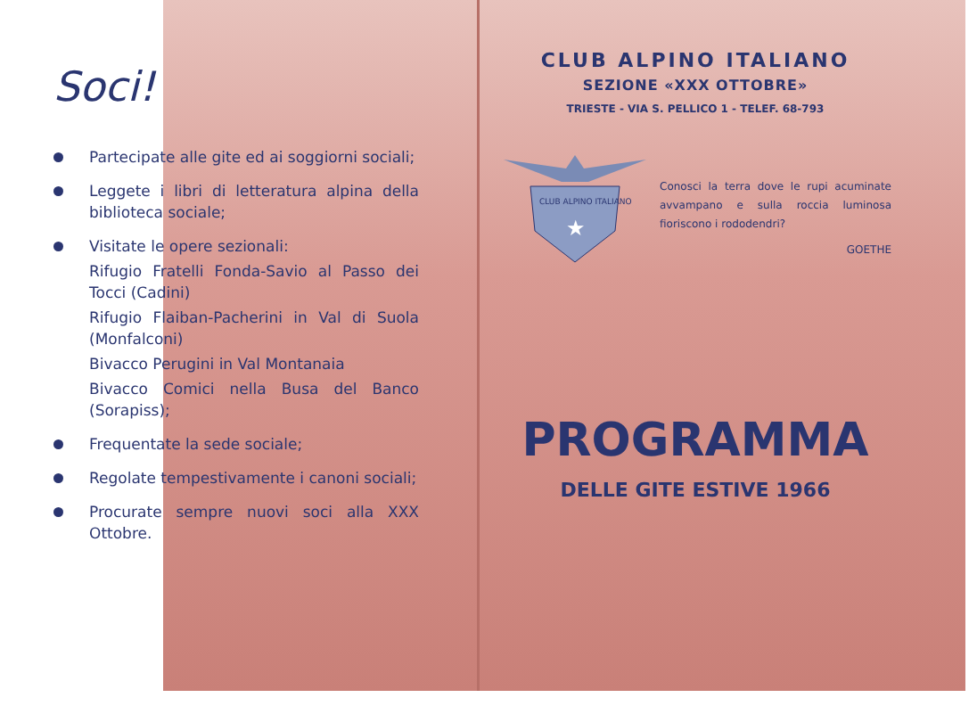Soci!
Partecipate alle gite ed ai soggiorni sociali;
Leggete i libri di letteratura alpina della biblioteca sociale;
Visitate le opere sezionali:
Rifugio Fratelli Fonda-Savio al Passo dei Tocci (Cadini)
Rifugio Flaiban-Pacherini in Val di Suola (Monfalconi)
Bivacco Perugini in Val Montanaia
Bivacco Comici nella Busa del Banco (Sorapiss);
Frequentate la sede sociale;
Regolate tempestivamente i canoni sociali;
Procurate sempre nuovi soci alla XXX Ottobre.
CLUB ALPINO ITALIANO
SEZIONE «XXX OTTOBRE»
TRIESTE - VIA S. PELLICO 1 - TELEF. 68-793
CLUB ALPINO ITALIANO
★
Conosci la terra dove le rupi acuminate avvampano e sulla roccia luminosa fioriscono i rododendri?
GOETHE
PROGRAMMA
DELLE GITE ESTIVE 1966